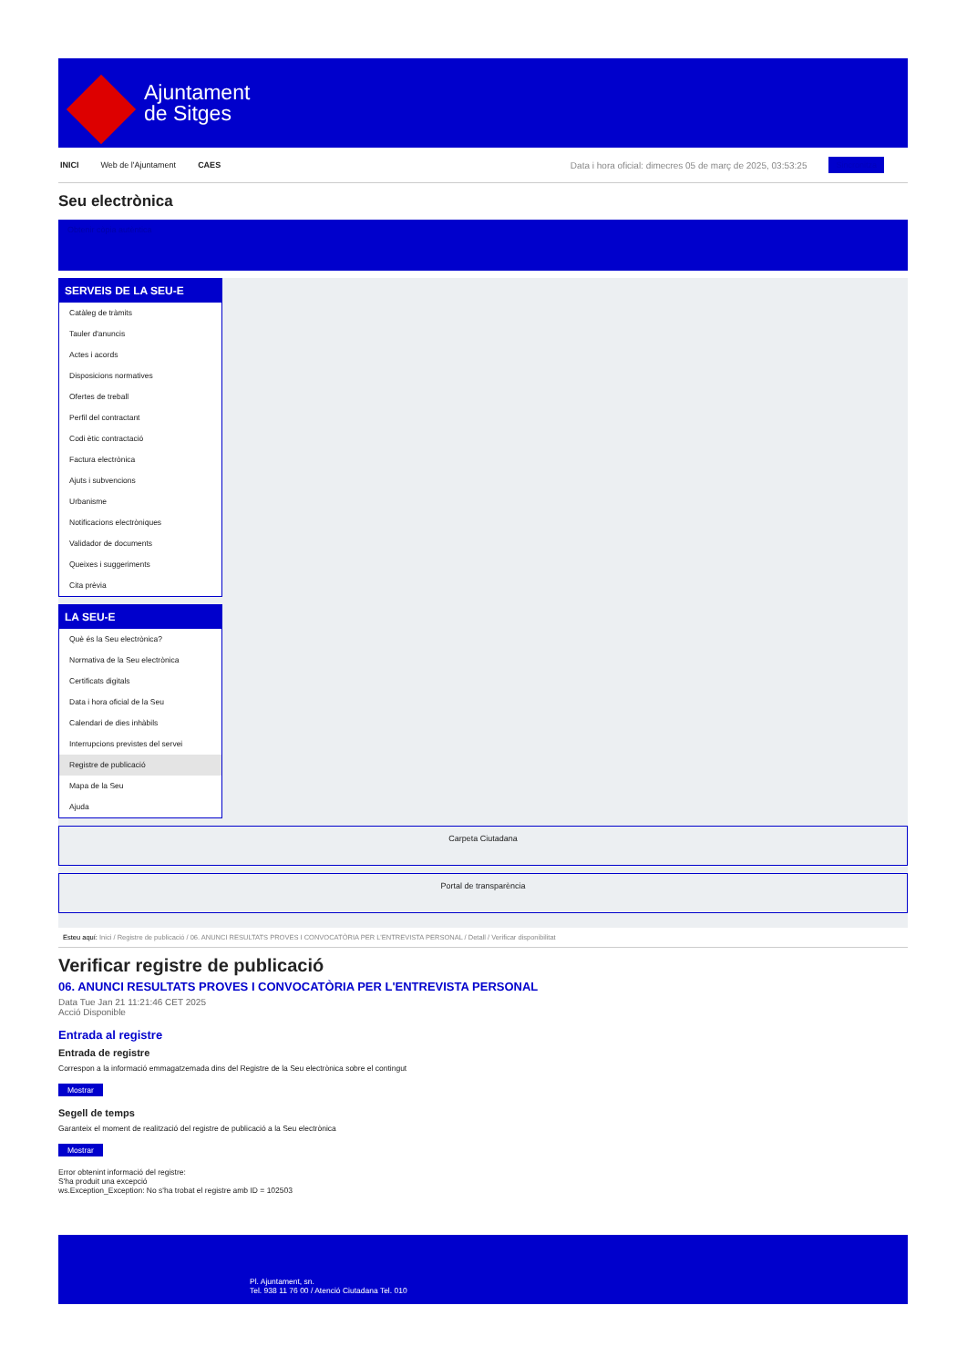Ajuntament
de Sitges
INICI Web de l'Ajuntament CAES Data i hora oficial: dimecres 05 de març de 2025, 03:53:25 Sincronitza
Seu electrònica
Obtenir còpia autèntica
SERVEIS DE LA SEU-E
Catàleg de tràmits
Tauler d'anuncis
Actes i acords
Disposicions normatives
Ofertes de treball
Perfil del contractant
Codi ètic contractació
Factura electrònica
Ajuts i subvencions
Urbanisme
Notificacions electròniques
Validador de documents
Queixes i suggeriments
Cita prèvia
LA SEU-E
Què és la Seu electrònica?
Normativa de la Seu electrònica
Certificats digitals
Data i hora oficial de la Seu
Calendari de dies inhàbils
Interrupcions previstes del servei
Registre de publicació
Mapa de la Seu
Ajuda
Carpeta Ciutadana
Portal de transparència
Esteu aquí: Inici / Registre de publicació / 06. ANUNCI RESULTATS PROVES I CONVOCATÒRIA PER L'ENTREVISTA PERSONAL / Detall / Verificar disponibilitat
Verificar registre de publicació
06. ANUNCI RESULTATS PROVES I CONVOCATÒRIA PER L'ENTREVISTA PERSONAL
Data Tue Jan 21 11:21:46 CET 2025
Acció Disponible
Entrada al registre
Entrada de registre
Correspon a la informació emmagatzemada dins del Registre de la Seu electrònica sobre el contingut
Mostrar
Segell de temps
Garanteix el moment de realització del registre de publicació a la Seu electrònica
Mostrar
Error obtenint informació del registre:
S'ha produit una excepció
ws.Exception_Exception: No s'ha trobat el registre amb ID = 102503
Pl. Ajuntament, sn.
Tel. 938 11 76 00 / Atenció Ciutadana Tel. 010